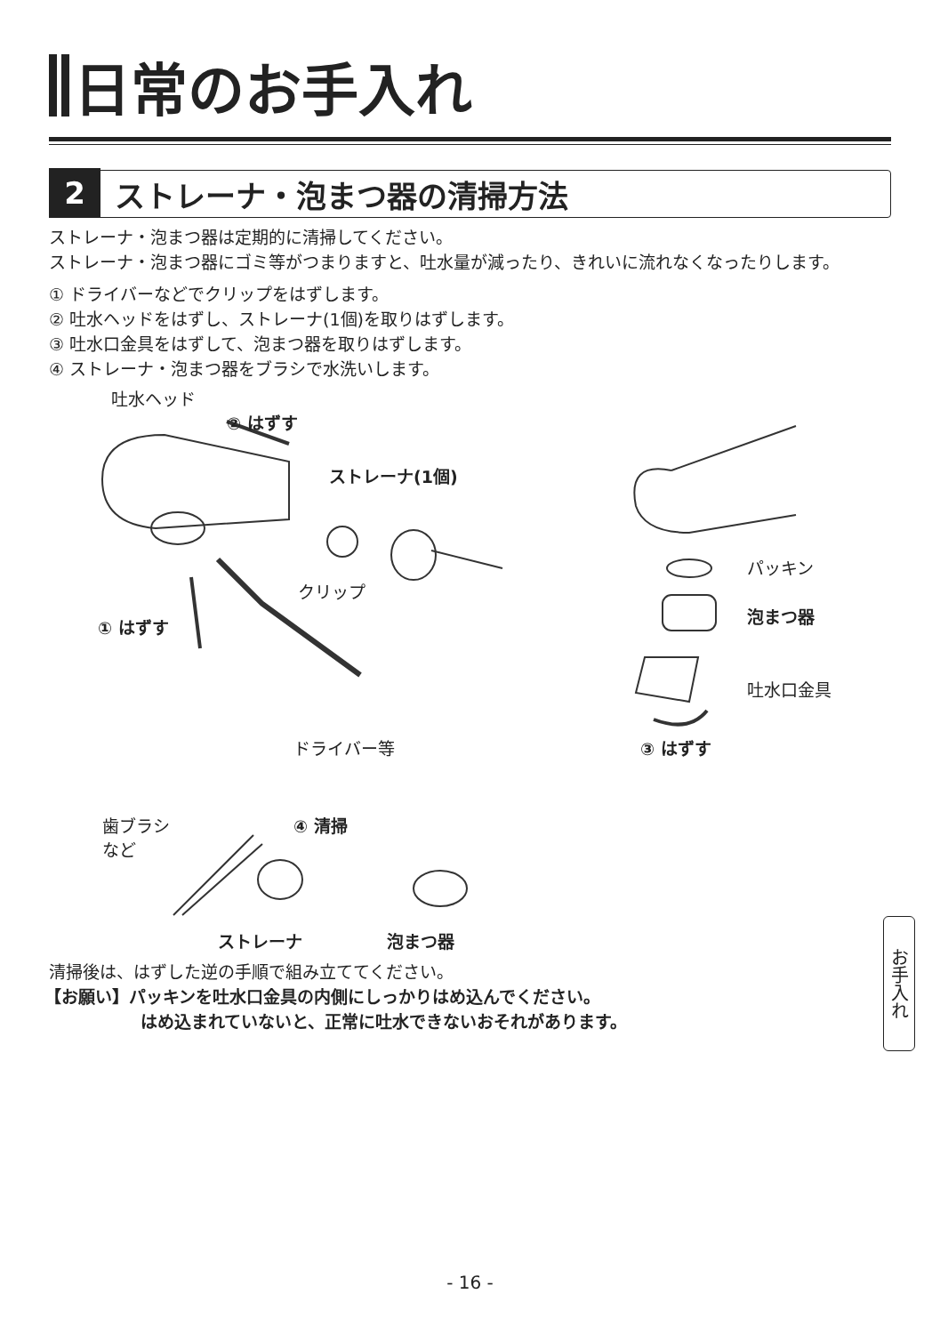日常のお手入れ
2 ストレーナ・泡まつ器の清掃方法
ストレーナ・泡まつ器は定期的に清掃してください。
ストレーナ・泡まつ器にゴミ等がつまりますと、吐水量が減ったり、きれいに流れなくなったりします。
① ドライバーなどでクリップをはずします。
② 吐水ヘッドをはずし、ストレーナ(1個)を取りはずします。
③ 吐水口金具をはずして、泡まつ器を取りはずします。
④ ストレーナ・泡まつ器をブラシで水洗いします。
吐水ヘッド
② はずす
ストレーナ(1個)
パッキン
泡まつ器
クリップ
① はずす
吐水口金具
ドライバー等 ③ はずす
④ 清掃 歯ブラシ
など
ストレーナ 泡まつ器
清掃後は、はずした逆の手順で組み立ててください。
【お願い】パッキンを吐水口金具の内側にしっかりはめ込んでください。
はめ込まれていないと、正常に吐水できないおそれがあります。
お手入れ
- 16 -